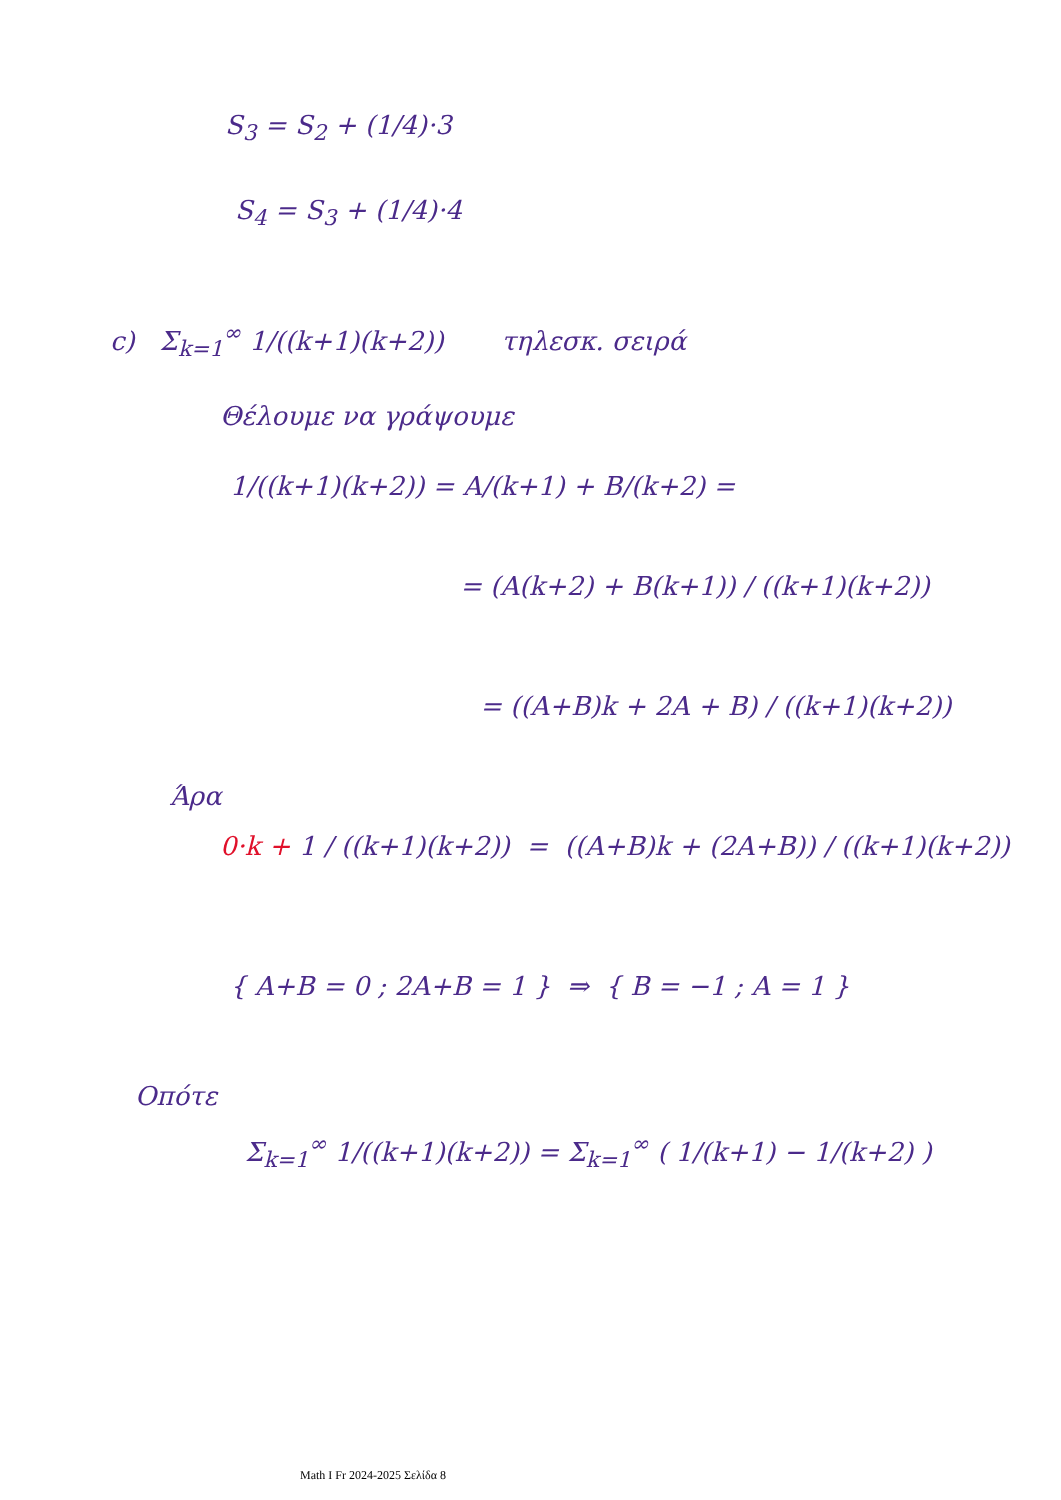S<sub>3</sub> = S<sub>2</sub> + (1/4)·3
S<sub>4</sub> = S<sub>3</sub> + (1/4)·4
c) Σ<sub>k=1</sub><sup>∞</sup> 1/((k+1)(k+2)) τηλεσκ. σειρά
Θέλουμε να γράψουμε
1/((k+1)(k+2)) = A/(k+1) + B/(k+2) =
= (A(k+2) + B(k+1)) / ((k+1)(k+2))
= ((A+B)k + 2A + B) / ((k+1)(k+2))
Άρα
0·k + 1 / ((k+1)(k+2)) = ((A+B)k + (2A+B)) / ((k+1)(k+2))
{ A+B = 0 ; 2A+B = 1 } ⇒ { B = −1 ; A = 1 }
Οπότε
Σ<sub>k=1</sub><sup>∞</sup> 1/((k+1)(k+2)) = Σ<sub>k=1</sub><sup>∞</sup> ( 1/(k+1) − 1/(k+2) )
Math I Fr 2024-2025 Σελίδα 8